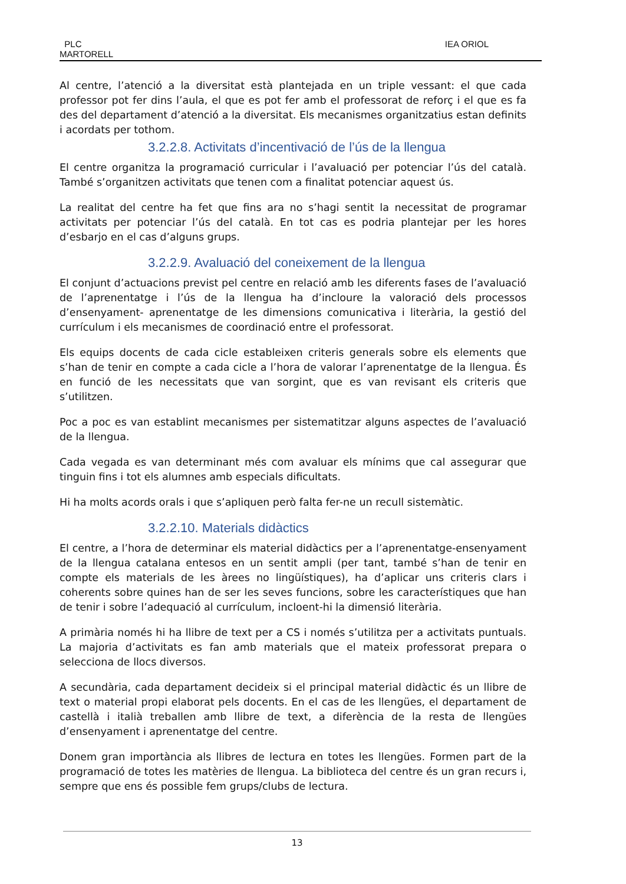PLC
MARTORELL
IEA ORIOL
Al centre, l’atenció a la diversitat està plantejada en un triple vessant: el que cada professor pot fer dins l’aula, el que es pot fer amb el professorat de reforç i el que es fa des del departament d’atenció a la diversitat. Els mecanismes organitzatius estan definits i acordats per tothom.
3.2.2.8. Activitats d’incentivació de l’ús de la llengua
El centre organitza la programació curricular i l’avaluació per potenciar l’ús del català. També s’organitzen activitats que tenen com a finalitat potenciar aquest ús.
La realitat del centre ha fet que fins ara no s’hagi sentit la necessitat de programar activitats per potenciar l’ús del català. En tot cas es podria plantejar per les hores d’esbarjo en el cas d’alguns grups.
3.2.2.9. Avaluació del coneixement de la llengua
El conjunt d’actuacions previst pel centre en relació amb les diferents fases de l’avaluació de l’aprenentatge i l’ús de la llengua ha d’incloure la valoració dels processos d’ensenyament- aprenentatge de les dimensions comunicativa i literària, la gestió del currículum i els mecanismes de coordinació entre el professorat.
Els equips docents de cada cicle estableixen criteris generals sobre els elements que s’han de tenir en compte a cada cicle a l’hora de valorar l’aprenentatge de la llengua. És en funció de les necessitats que van sorgint, que es van revisant els criteris que s’utilitzen.
Poc a poc es van establint mecanismes per sistematitzar alguns aspectes de l’avaluació de la llengua.
Cada vegada es van determinant més com avaluar els mínims que cal assegurar que tinguin fins i tot els alumnes amb especials dificultats.
Hi ha molts acords orals i que s’apliquen però falta fer-ne un recull sistemàtic.
3.2.2.10. Materials didàctics
El centre, a l’hora de determinar els material didàctics per a l’aprenentatge-ensenyament de la llengua catalana entesos en un sentit ampli (per tant, també s’han de tenir en compte els materials de les àrees no lingüístiques), ha d’aplicar uns criteris clars i coherents sobre quines han de ser les seves funcions, sobre les característiques que han de tenir i sobre l’adequació al currículum, incloent-hi la dimensió literària.
A primària només hi ha llibre de text per a CS i només s’utilitza per a activitats puntuals. La majoria d’activitats es fan amb materials que el mateix professorat prepara o selecciona de llocs diversos.
A secundària, cada departament decideix si el principal material didàctic és un llibre de text o material propi elaborat pels docents. En el cas de les llengües, el departament de castellà i italià treballen amb llibre de text, a diferència de la resta de llengües d’ensenyament i aprenentatge del centre.
Donem gran importància als llibres de lectura en totes les llengües. Formen part de la programació de totes les matèries de llengua. La biblioteca del centre és un gran recurs i, sempre que ens és possible fem grups/clubs de lectura.
13